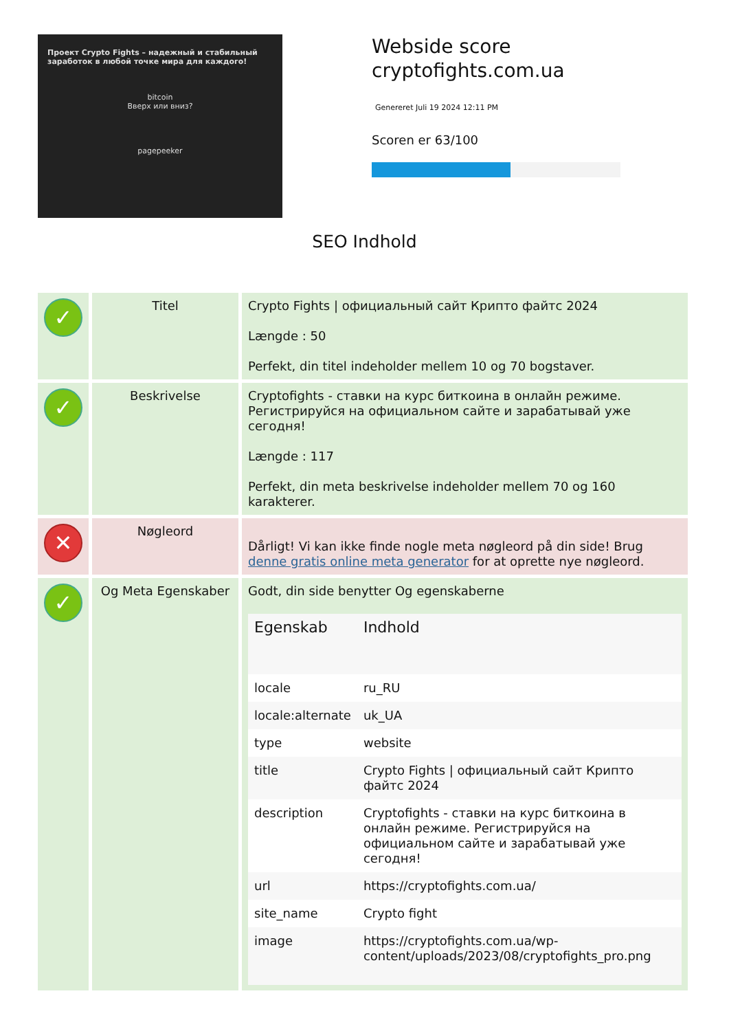Проект Crypto Fights – надежный и стабильный заработок в любой точке мира для каждого!
bitcoin
Вверх или вниз?
pagepeeker
Webside score
cryptofights.com.ua
Genereret Juli 19 2024 12:11 PM
Scoren er 63/100
SEO Indhold
| ✓ | Titel | Crypto Fights / официальный сайт Крипто файтс 2024 Længde : 50 Perfekt, din titel indeholder mellem 10 og 70 bogstaver. |
| ✓ | Beskrivelse | Cryptofights - ставки на курс биткоина в онлайн режиме. Регистрируйся на официальном сайте и зарабатывай уже сегодня! Længde : 117 Perfekt, din meta beskrivelse indeholder mellem 70 og 160 karakterer. |
| ✕ | Nøgleord | Dårligt! Vi kan ikke finde nogle meta nøgleord på din side! Brug denne gratis online meta generator for at oprette nye nøgleord. |
| ✓ | Og Meta Egenskaber | Godt, din side benytter Og egenskaberne / Egenskab / Indhold / / --- / --- / / locale / ru_RU / / locale:alternate / uk_UA / / type / website / / title / Crypto Fights / официальный сайт Крипто файтс 2024 / / description / Cryptofights - ставки на курс биткоина в онлайн режиме. Регистрируйся на официальном сайте и зарабатывай уже сегодня! / / url / https://cryptofights.com.ua/ / / site_name / Crypto fight / / image / https://cryptofights.com.ua/wp-content/uploads/2023/08/cryptofights_pro.png / |